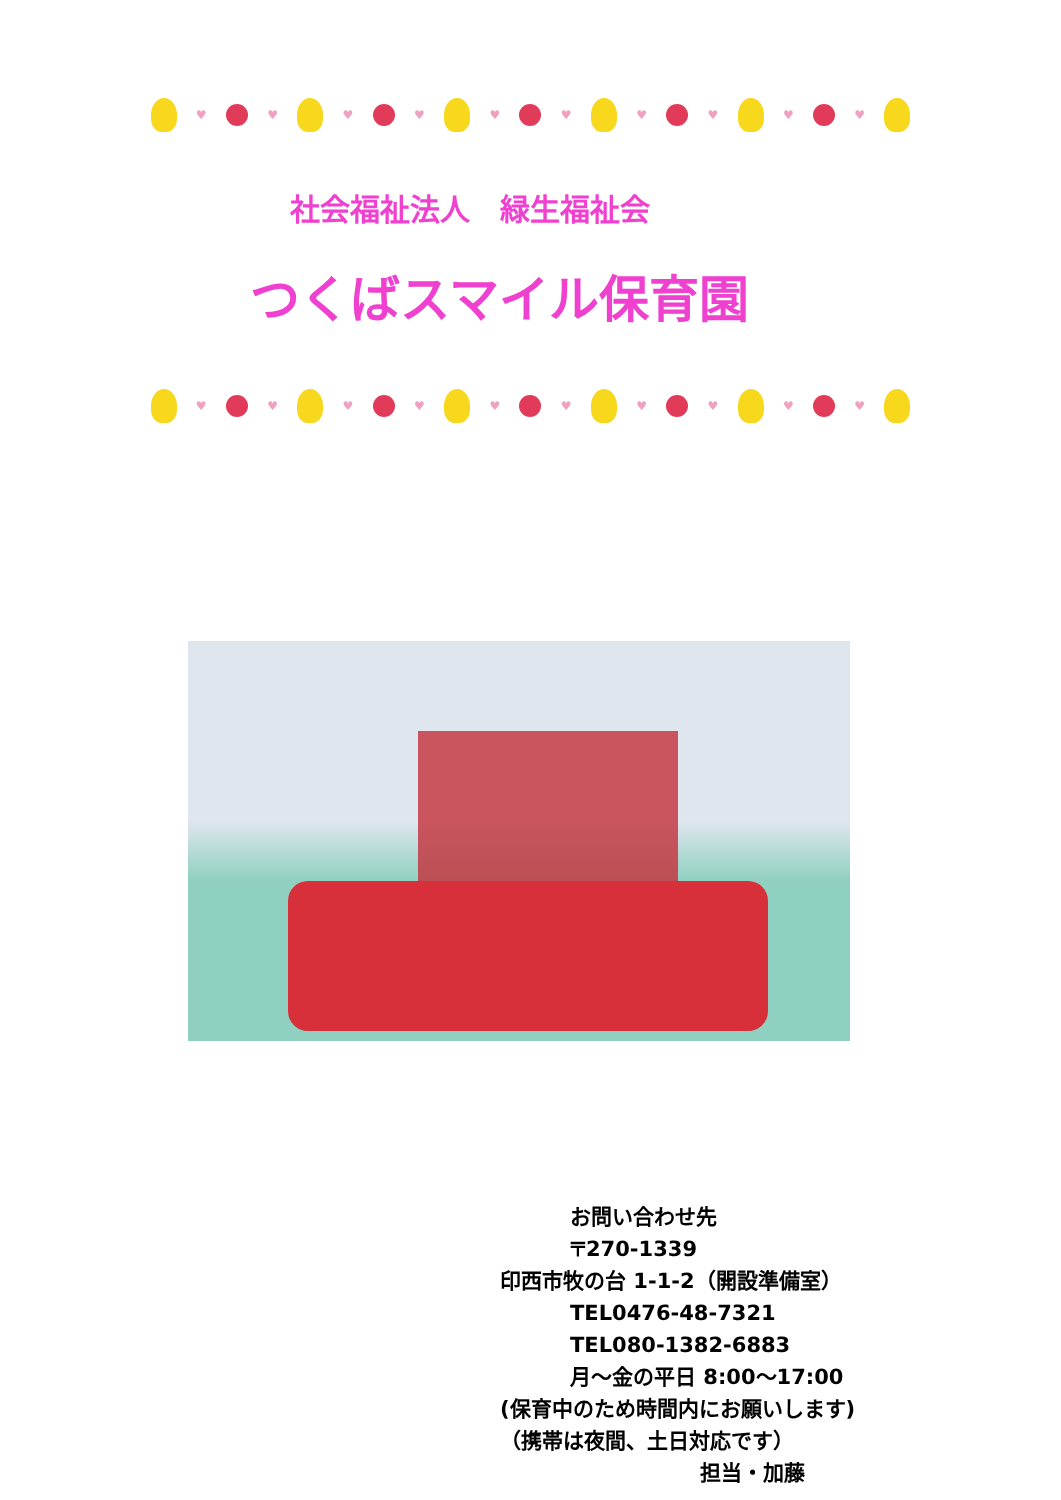♥ ♥ ♥ ♥ ♥ ♥ ♥ ♥ ♥ ♥
社会福祉法人　緑生福祉会
つくばスマイル保育園
♥ ♥ ♥ ♥ ♥ ♥ ♥ ♥ ♥ ♥
お問い合わせ先
〒270-1339
印西市牧の台 1-1-2（開設準備室）
TEL0476-48-7321
TEL080-1382-6883
月～金の平日 8:00～17:00
(保育中のため時間内にお願いします)
（携帯は夜間、土日対応です）
担当・加藤